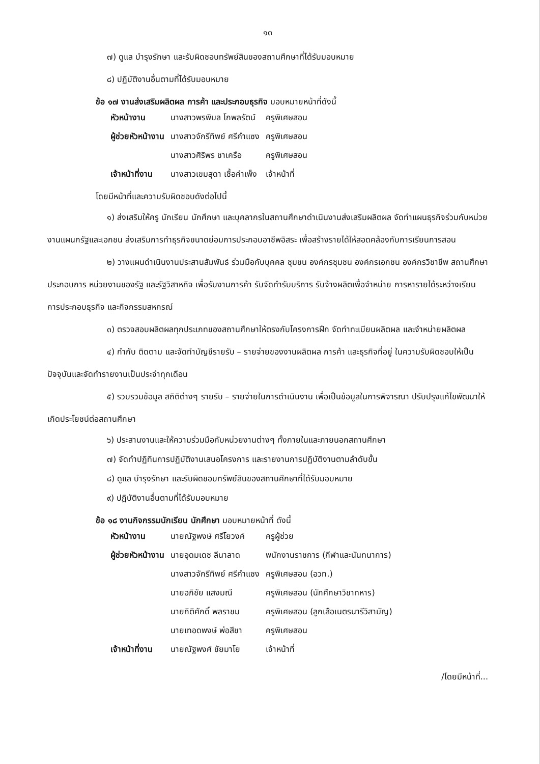๑๓
๗) ดูแล บำรุงรักษา และรับผิดชอบทรัพย์สินของสถานศึกษาที่ได้รับมอบหมาย
๘) ปฏิบัติงานอื่นตามที่ได้รับมอบหมาย
ข้อ ๑๗ งานส่งเสริมผลิตผล การค้า และประกอบธุรกิจ มอบหมายหน้าที่ดังนี้
| หัวหน้างาน | นางสาวพรพิมล โกพลรัตน์ | ครูพิเศษสอน |
| ผู้ช่วยหัวหน้างาน | นางสาวจักรีทิพย์ ศรีคำแซง | ครูพิเศษสอน |
| | นางสาวศิริพร ชาเครือ | ครูพิเศษสอน |
| เจ้าหน้าที่งาน | นางสาวเขมสุดา เชื้อคำเพ็ง | เจ้าหน้าที่ |
โดยมีหน้าที่และความรับผิดชอบดังต่อไปนี้
๑) ส่งเสริมให้ครู นักเรียน นักศึกษา และบุคลากรในสถานศึกษาดำเนินงานส่งเสริมผลิตผล จัดทำแผนธุรกิจร่วมกับหน่วยงานแผนกรัฐและเอกชน ส่งเสริมการทำธุรกิจขนาดย่อมการประกอบอาชีพอิสระ เพื่อสร้างรายได้ให้สอดคล้องกับการเรียนการสอน
๒) วางแผนดำเนินงานประสานสัมพันธ์ ร่วมมือกับบุคคล ชุมชน องค์กรชุมชน องค์กรเอกชน องค์กรวิชาชีพ สถานศึกษาประกอบการ หน่วยงานของรัฐ และรัฐวิสาหกิจ เพื่อรับงานการค้า รับจัดทำรับบริการ รับจ้างผลิตเพื่อจำหน่าย การหารายได้ระหว่างเรียนการประกอบธุรกิจ และกิจกรรมสหกรณ์
๓) ตรวจสอบผลิตผลทุกประเภทของสถานศึกษาให้ตรงกับโครงการฝึก จัดทำทะเบียนผลิตผล และจำหน่ายผลิตผล
๔) กำกับ ติดตาม และจัดทำบัญชีรายรับ – รายจ่ายของงานผลิตผล การค้า และธุรกิจที่อยู่ ในความรับผิดชอบให้เป็นปัจจุบันและจัดทำรายงานเป็นประจำทุกเดือน
๕) รวบรวมข้อมูล สถิติต่างๆ รายรับ – รายจ่ายในการดำเนินงาน เพื่อเป็นข้อมูลในการพิจารณา ปรับปรุงแก้ไขพัฒนาให้เกิดประโยชน์ต่อสถานศึกษา
๖) ประสานงานและให้ความร่วมมือกับหน่วยงานต่างๆ ทั้งภายในและภายนอกสถานศึกษา
๗) จัดทำปฏิทินการปฏิบัติงานเสนอโครงการ และรายงานการปฏิบัติงานตามลำดับขั้น
๘) ดูแล บำรุงรักษา และรับผิดชอบทรัพย์สินของสถานศึกษาที่ได้รับมอบหมาย
๙) ปฏิบัติงานอื่นตามที่ได้รับมอบหมาย
ข้อ ๑๘ งานกิจกรรมนักเรียน นักศึกษา มอบหมายหน้าที่ ดังนี้
| หัวหน้างาน | นายณัฐพงษ์ ศรีโยวงค์ | ครูผู้ช่วย |
| ผู้ช่วยหัวหน้างาน | นายอุดมเดช ลีนาลาด | พนักงานราชการ (กีฬาและนันทนาการ) |
| | นางสาวจักรีทิพย์ ศรีคำแซง | ครูพิเศษสอน (อวท.) |
| | นายอภิชัย แสงมณี | ครูพิเศษสอน (นักศึกษาวิชาทหาร) |
| | นายกิติศักดิ์ พลราชม | ครูพิเศษสอน (ลูกเสือเนตรนารีวิสามัญ) |
| | นายเทอดพงษ์ พ่อสีชา | ครูพิเศษสอน |
| เจ้าหน้าที่งาน | นายณัฐพงศ์ ชัยมาโย | เจ้าหน้าที่ |
/โดยมีหน้าที่...